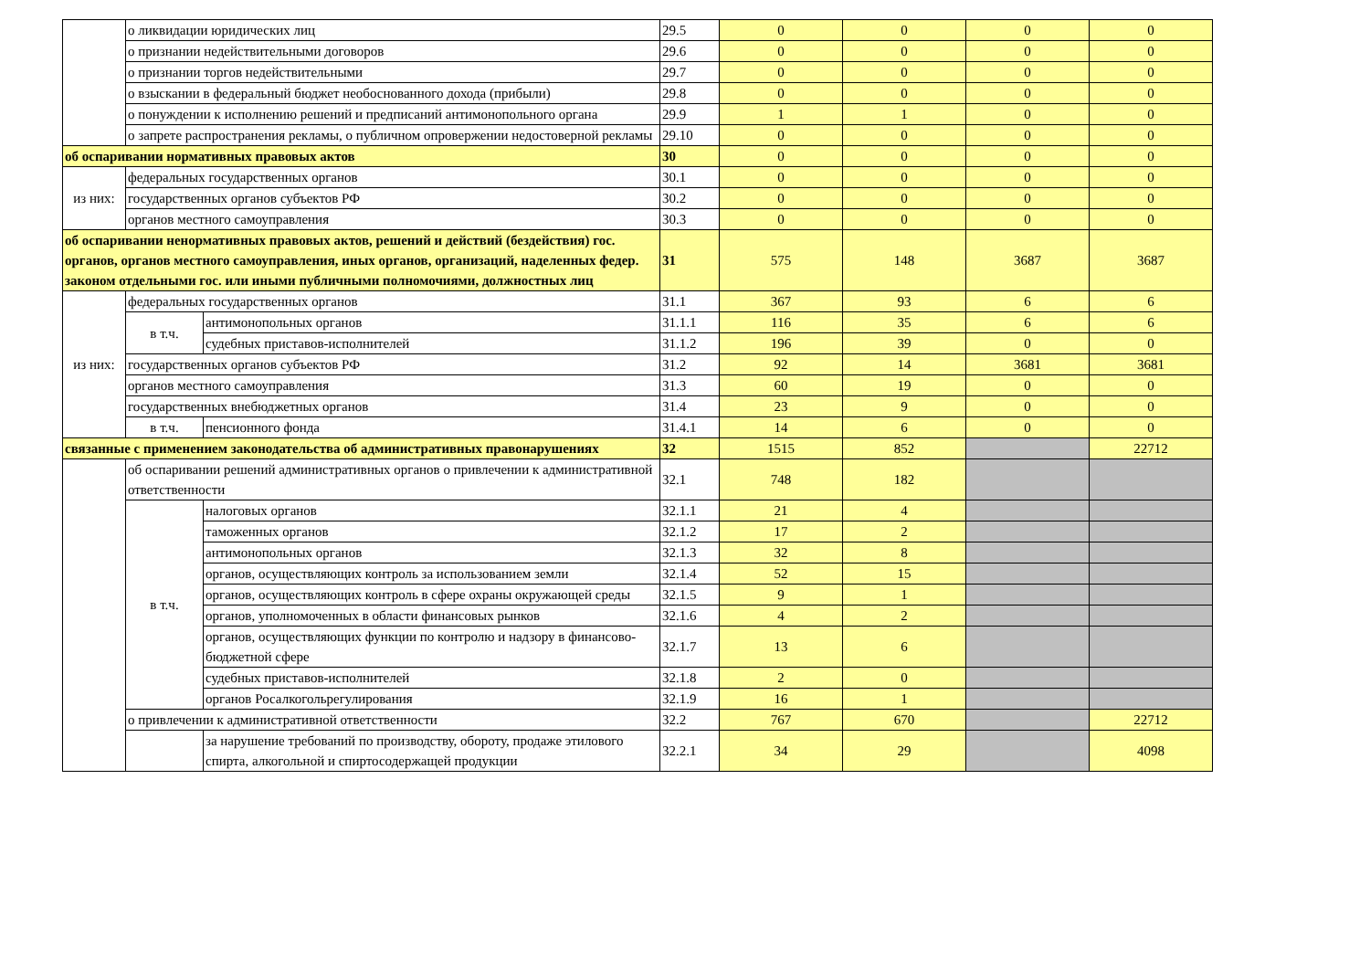| | о ликвидации юридических лиц | | 29.5 | 0 | 0 | 0 | 0 |
| | о признании недействительными договоров | | 29.6 | 0 | 0 | 0 | 0 |
| | о признании торгов недействительными | | 29.7 | 0 | 0 | 0 | 0 |
| | о взыскании в федеральный бюджет необоснованного дохода (прибыли) | | 29.8 | 0 | 0 | 0 | 0 |
| | о понуждении к исполнению решений и предписаний антимонопольного органа | | 29.9 | 1 | 1 | 0 | 0 |
| | о запрете распространения рекламы, о публичном опровержении недостоверной рекламы | | 29.10 | 0 | 0 | 0 | 0 |
| об оспаривании нормативных правовых актов | | | 30 | 0 | 0 | 0 | 0 |
| из них: | федеральных государственных органов | | 30.1 | 0 | 0 | 0 | 0 |
| | государственных органов субъектов РФ | | 30.2 | 0 | 0 | 0 | 0 |
| | органов местного самоуправления | | 30.3 | 0 | 0 | 0 | 0 |
| об оспаривании ненормативных правовых актов, решений и действий (бездействия) гос. органов, органов местного самоуправления, иных органов, организаций, наделенных федер. законом отдельными гос. или иными публичными полномочиями, должностных лиц | | | 31 | 575 | 148 | 3687 | 3687 |
| из них: | федеральных государственных органов | | 31.1 | 367 | 93 | 6 | 6 |
| | в т.ч. | антимонопольных органов | 31.1.1 | 116 | 35 | 6 | 6 |
| | | судебных приставов-исполнителей | 31.1.2 | 196 | 39 | 0 | 0 |
| | государственных органов субъектов РФ | | 31.2 | 92 | 14 | 3681 | 3681 |
| | органов местного самоуправления | | 31.3 | 60 | 19 | 0 | 0 |
| | государственных внебюджетных органов | | 31.4 | 23 | 9 | 0 | 0 |
| | в т.ч. | пенсионного фонда | 31.4.1 | 14 | 6 | 0 | 0 |
| связанные с применением законодательства об административных правонарушениях | | | 32 | 1515 | 852 | | 22712 |
| | об оспаривании решений административных органов о привлечении к административной ответственности | | 32.1 | 748 | 182 | | |
| | в т.ч. | налоговых органов | 32.1.1 | 21 | 4 | | |
| | | таможенных органов | 32.1.2 | 17 | 2 | | |
| | | антимонопольных органов | 32.1.3 | 32 | 8 | | |
| | | органов, осуществляющих контроль за использованием земли | 32.1.4 | 52 | 15 | | |
| | | органов, осуществляющих контроль в сфере охраны окружающей среды | 32.1.5 | 9 | 1 | | |
| | | органов, уполномоченных в области финансовых рынков | 32.1.6 | 4 | 2 | | |
| | | органов, осуществляющих функции по контролю и надзору в финансово-бюджетной сфере | 32.1.7 | 13 | 6 | | |
| | | судебных приставов-исполнителей | 32.1.8 | 2 | 0 | | |
| | | органов Росалкогольрегулирования | 32.1.9 | 16 | 1 | | |
| | о привлечении к административной ответственности | | 32.2 | 767 | 670 | | 22712 |
| | | за нарушение требований по производству, обороту, продаже этилового спирта, алкогольной и спиртосодержащей продукции | 32.2.1 | 34 | 29 | | 4098 |